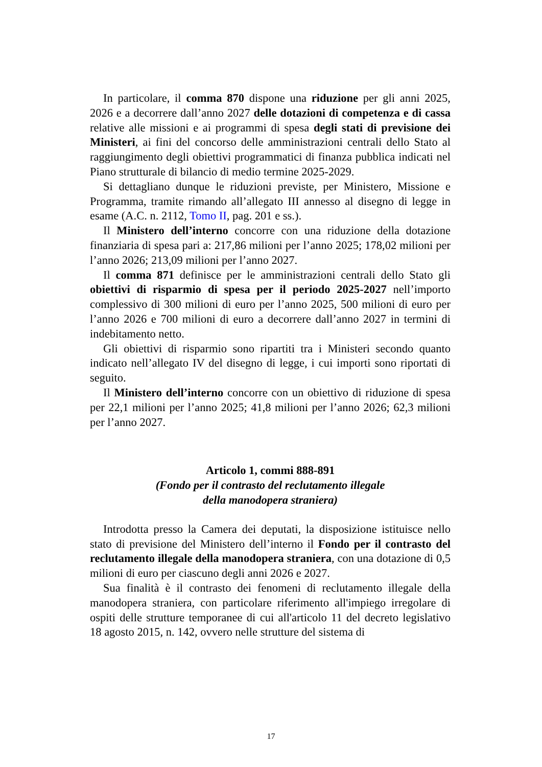In particolare, il comma 870 dispone una riduzione per gli anni 2025, 2026 e a decorrere dall’anno 2027 delle dotazioni di competenza e di cassa relative alle missioni e ai programmi di spesa degli stati di previsione dei Ministeri, ai fini del concorso delle amministrazioni centrali dello Stato al raggiungimento degli obiettivi programmatici di finanza pubblica indicati nel Piano strutturale di bilancio di medio termine 2025-2029.
Si dettagliano dunque le riduzioni previste, per Ministero, Missione e Programma, tramite rimando all’allegato III annesso al disegno di legge in esame (A.C. n. 2112, Tomo II, pag. 201 e ss.).
Il Ministero dell’interno concorre con una riduzione della dotazione finanziaria di spesa pari a: 217,86 milioni per l’anno 2025; 178,02 milioni per l’anno 2026; 213,09 milioni per l’anno 2027.
Il comma 871 definisce per le amministrazioni centrali dello Stato gli obiettivi di risparmio di spesa per il periodo 2025-2027 nell’importo complessivo di 300 milioni di euro per l’anno 2025, 500 milioni di euro per l’anno 2026 e 700 milioni di euro a decorrere dall’anno 2027 in termini di indebitamento netto.
Gli obiettivi di risparmio sono ripartiti tra i Ministeri secondo quanto indicato nell’allegato IV del disegno di legge, i cui importi sono riportati di seguito.
Il Ministero dell’interno concorre con un obiettivo di riduzione di spesa per 22,1 milioni per l’anno 2025; 41,8 milioni per l’anno 2026; 62,3 milioni per l’anno 2027.
Articolo 1, commi 888-891
(Fondo per il contrasto del reclutamento illegale
della manodopera straniera)
Introdotta presso la Camera dei deputati, la disposizione istituisce nello stato di previsione del Ministero dell’interno il Fondo per il contrasto del reclutamento illegale della manodopera straniera, con una dotazione di 0,5 milioni di euro per ciascuno degli anni 2026 e 2027.
Sua finalità è il contrasto dei fenomeni di reclutamento illegale della manodopera straniera, con particolare riferimento all'impiego irregolare di ospiti delle strutture temporanee di cui all'articolo 11 del decreto legislativo 18 agosto 2015, n. 142, ovvero nelle strutture del sistema di
17